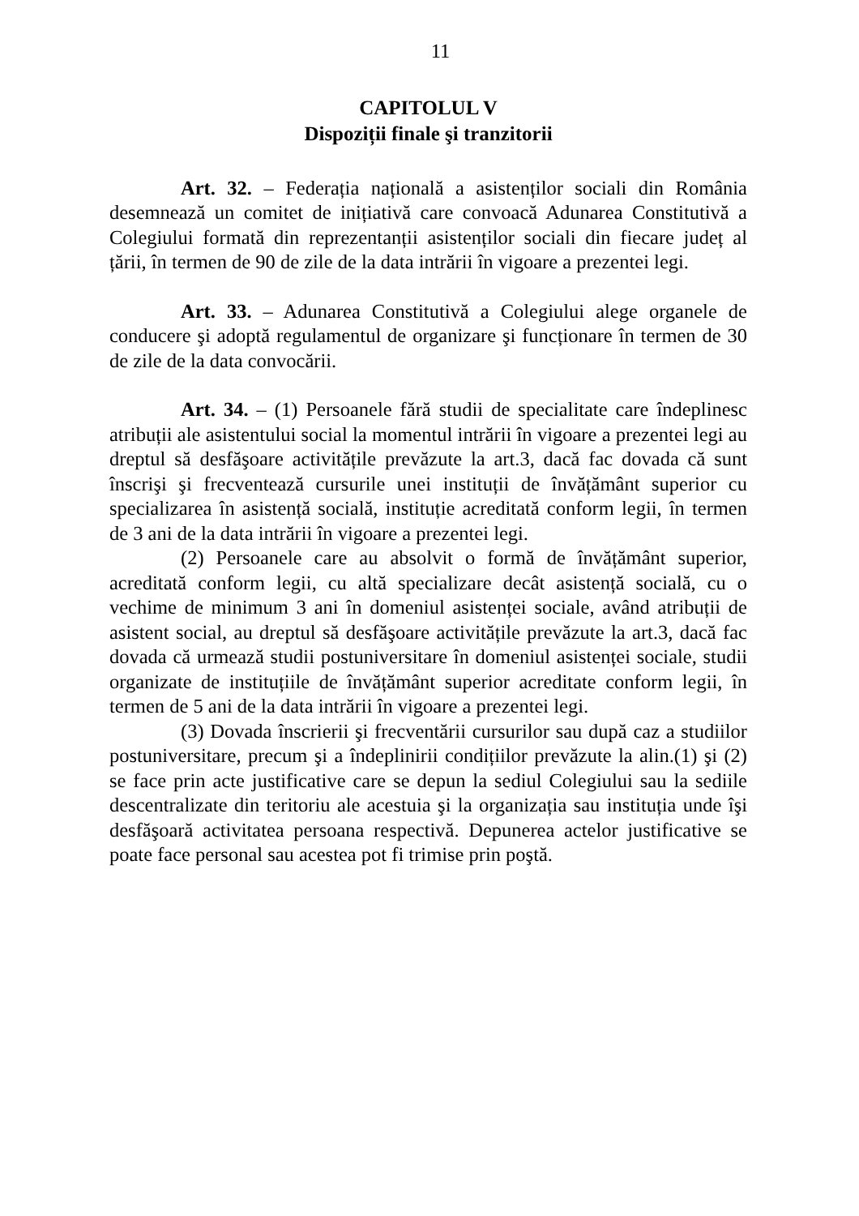11
CAPITOLUL V
Dispoziții finale şi tranzitorii
Art. 32. – Federația națională a asistenților sociali din România desemnează un comitet de inițiativă care convoacă Adunarea Constitutivă a Colegiului formată din reprezentanții asistenților sociali din fiecare județ al țării, în termen de 90 de zile de la data intrării în vigoare a prezentei legi.
Art. 33. – Adunarea Constitutivă a Colegiului alege organele de conducere şi adoptă regulamentul de organizare şi funcționare în termen de 30 de zile de la data convocării.
Art. 34. – (1) Persoanele fără studii de specialitate care îndeplinesc atribuții ale asistentului social la momentul intrării în vigoare a prezentei legi au dreptul să desfăşoare activitățile prevăzute la art.3, dacă fac dovada că sunt înscrişi şi frecventează cursurile unei instituții de învățământ superior cu specializarea în asistență socială, instituție acreditată conform legii, în termen de 3 ani de la data intrării în vigoare a prezentei legi.
(2) Persoanele care au absolvit o formă de învățământ superior, acreditată conform legii, cu altă specializare decât asistență socială, cu o vechime de minimum 3 ani în domeniul asistenței sociale, având atribuții de asistent social, au dreptul să desfăşoare activitățile prevăzute la art.3, dacă fac dovada că urmează studii postuniversitare în domeniul asistenței sociale, studii organizate de instituțiile de învățământ superior acreditate conform legii, în termen de 5 ani de la data intrării în vigoare a prezentei legi.
(3) Dovada înscrierii şi frecventării cursurilor sau după caz a studiilor postuniversitare, precum şi a îndeplinirii condițiilor prevăzute la alin.(1) şi (2) se face prin acte justificative care se depun la sediul Colegiului sau la sediile descentralizate din teritoriu ale acestuia şi la organizația sau instituția unde îşi desfăşoară activitatea persoana respectivă. Depunerea actelor justificative se poate face personal sau acestea pot fi trimise prin poştă.